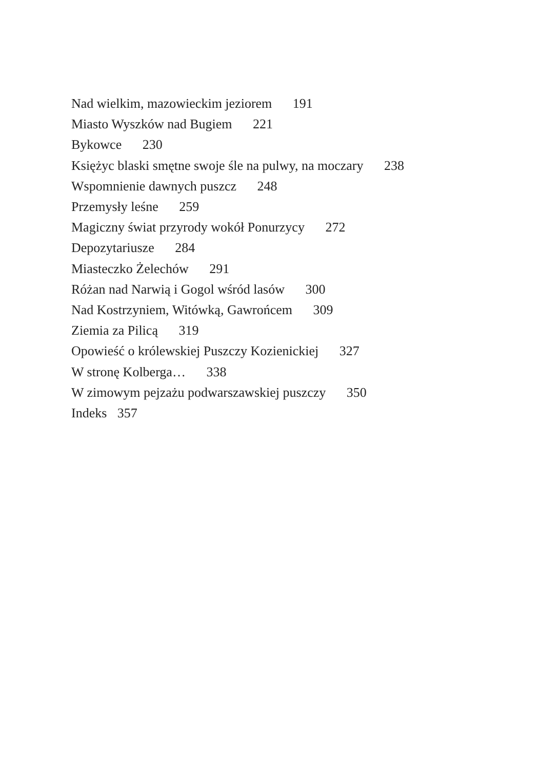Nad wielkim, mazowieckim jeziorem 191
Miasto Wyszków nad Bugiem 221
Bykowce 230
Księżyc blaski smętne swoje śle na pulwy, na moczary 238
Wspomnienie dawnych puszcz 248
Przemysły leśne 259
Magiczny świat przyrody wokół Ponurzycy 272
Depozytariusze 284
Miasteczko Żelechów 291
Różan nad Narwią i Gogol wśród lasów 300
Nad Kostrzyniem, Witówką, Gawrońcem 309
Ziemia za Pilicą 319
Opowieść o królewskiej Puszczy Kozienickiej 327
W stronę Kolberga… 338
W zimowym pejzażu podwarszawskiej puszczy 350
Indeks 357